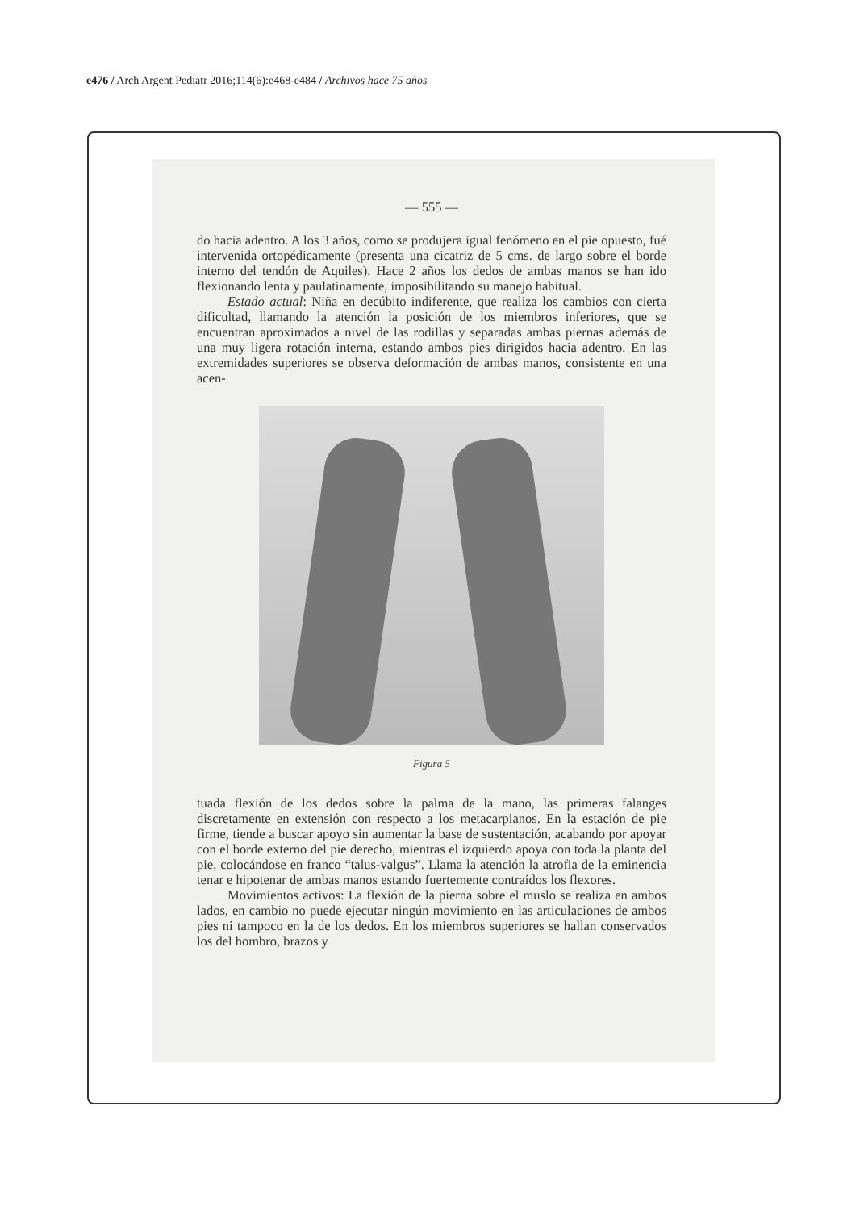e476 / Arch Argent Pediatr 2016;114(6):e468-e484 / Archivos hace 75 años
— 555 —
do hacia adentro. A los 3 años, como se produjera igual fenómeno en el pie opuesto, fué intervenida ortopédicamente (presenta una cicatriz de 5 cms. de largo sobre el borde interno del tendón de Aquiles). Hace 2 años los dedos de ambas manos se han ido flexionando lenta y paulatinamente, imposibilitando su manejo habitual.
Estado actual: Niña en decúbito indiferente, que realiza los cambios con cierta dificultad, llamando la atención la posición de los miembros inferiores, que se encuentran aproximados a nivel de las rodillas y separadas ambas piernas además de una muy ligera rotación interna, estando ambos pies dirigidos hacia adentro. En las extremidades superiores se observa deformación de ambas manos, consistente en una acen-
Figura 5
tuada flexión de los dedos sobre la palma de la mano, las primeras falanges discretamente en extensión con respecto a los metacarpianos. En la estación de pie firme, tiende a buscar apoyo sin aumentar la base de sustentación, acabando por apoyar con el borde externo del pie derecho, mientras el izquierdo apoya con toda la planta del pie, colocándose en franco “talus-valgus”. Llama la atención la atrofia de la eminencia tenar e hipotenar de ambas manos estando fuertemente contraídos los flexores.
Movimientos activos: La flexión de la pierna sobre el muslo se realiza en ambos lados, en cambio no puede ejecutar ningún movimiento en las articulaciones de ambos pies ni tampoco en la de los dedos. En los miembros superiores se hallan conservados los del hombro, brazos y